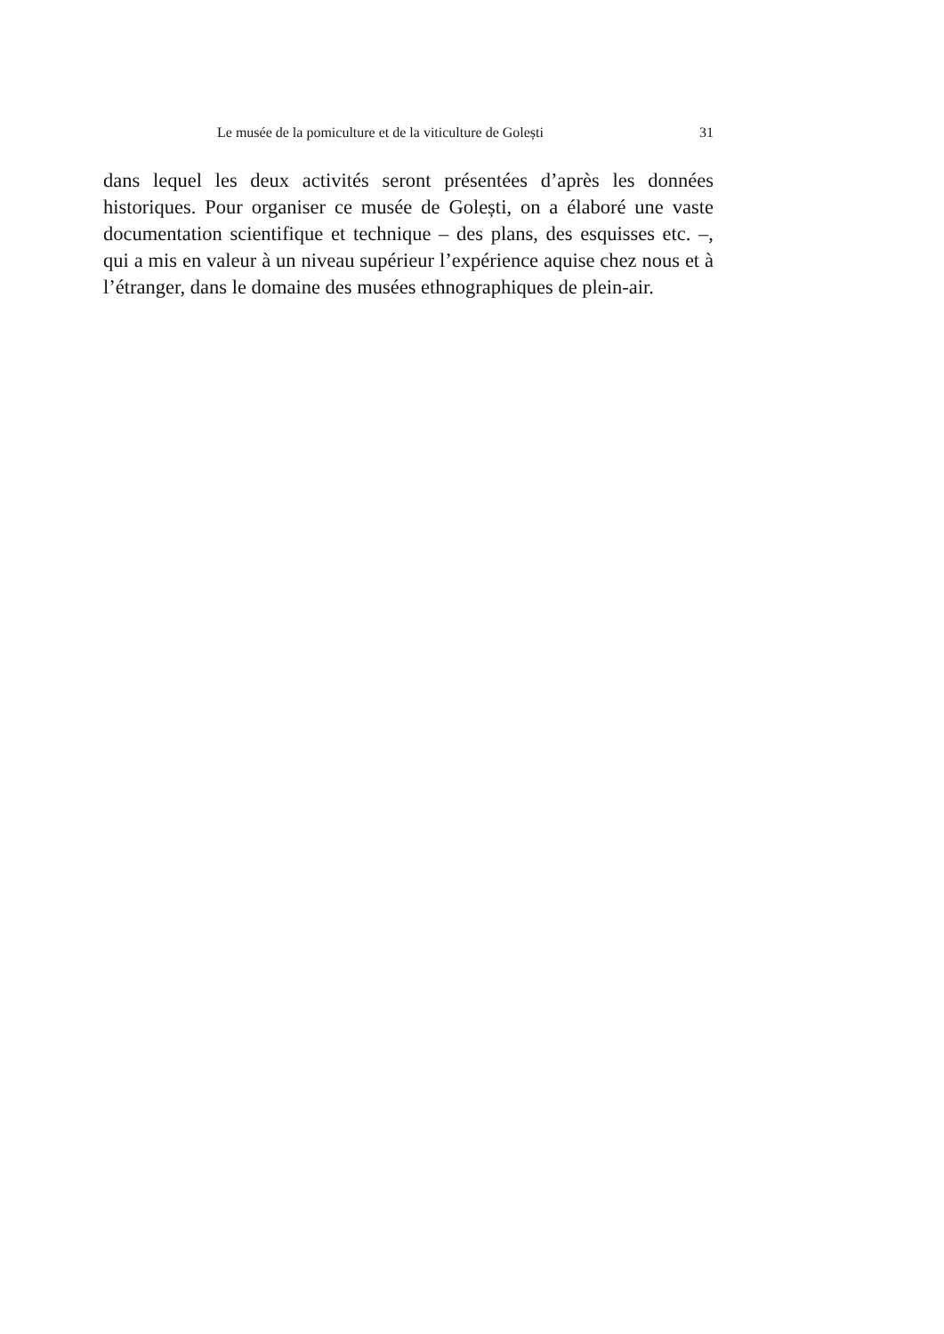Le musée de la pomiculture et de la viticulture de Golești 31
dans lequel les deux activités seront présentées d’après les données historiques. Pour organiser ce musée de Golești, on a élaboré une vaste documentation scientifique et technique – des plans, des esquisses etc. –, qui a mis en valeur à un niveau supérieur l’expérience aquise chez nous et à l’étranger, dans le domaine des musées ethnographiques de plein-air.